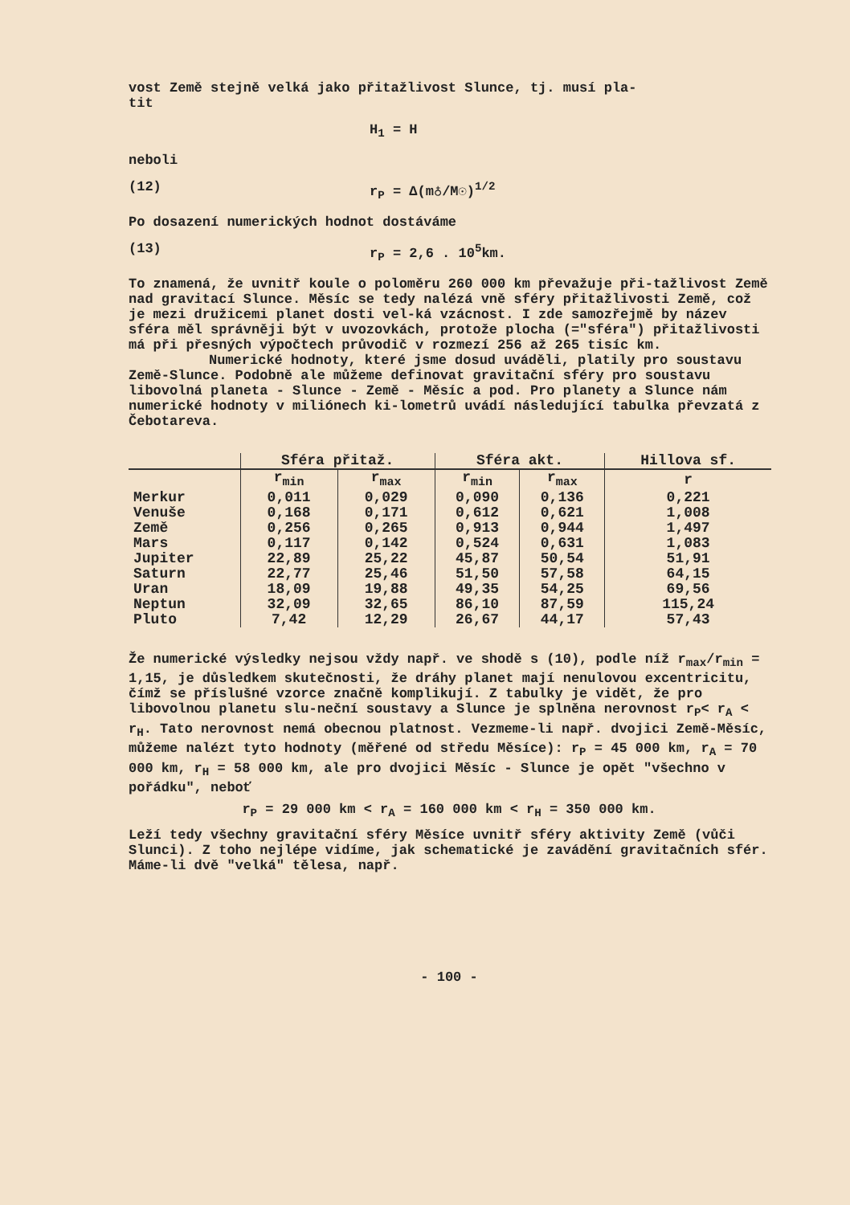vost Země stejně velká jako přitažlivost Slunce, tj. musí pla-
tit
H<sub>1</sub> = H
neboli
(12) r<sub>P</sub> = Δ(m♁/M☉)<sup>1/2</sup>
Po dosazení numerických hodnot dostáváme
(13) r<sub>P</sub> = 2,6 . 10<sup>5</sup>km.
To znamená, že uvnitř koule o poloměru 260 000 km převažuje při-tažlivost Země nad gravitací Slunce. Měsíc se tedy nalézá vně sféry přitažlivosti Země, což je mezi družicemi planet dosti vel-ká vzácnost. I zde samozřejmě by název sféra měl správněji být v uvozovkách, protože plocha (="sféra") přitažlivosti má při přesných výpočtech průvodič v rozmezí 256 až 265 tisíc km.
Numerické hodnoty, které jsme dosud uváděli, platily pro soustavu Země-Slunce. Podobně ale můžeme definovat gravitační sféry pro soustavu libovolná planeta - Slunce - Země - Měsíc a pod. Pro planety a Slunce nám numerické hodnoty v miliónech ki-lometrů uvádí následující tabulka převzatá z Čebotareva.
| | Sféra přitaž. | | Sféra akt. | | Hillova sf. |
| --- | --- | --- | --- | --- | --- |
| | r<sub>min</sub> | r<sub>max</sub> | r<sub>min</sub> | r<sub>max</sub> | r |
| Merkur | 0,011 | 0,029 | 0,090 | 0,136 | 0,221 |
| Venuše | 0,168 | 0,171 | 0,612 | 0,621 | 1,008 |
| Země | 0,256 | 0,265 | 0,913 | 0,944 | 1,497 |
| Mars | 0,117 | 0,142 | 0,524 | 0,631 | 1,083 |
| Jupiter | 22,89 | 25,22 | 45,87 | 50,54 | 51,91 |
| Saturn | 22,77 | 25,46 | 51,50 | 57,58 | 64,15 |
| Uran | 18,09 | 19,88 | 49,35 | 54,25 | 69,56 |
| Neptun | 32,09 | 32,65 | 86,10 | 87,59 | 115,24 |
| Pluto | 7,42 | 12,29 | 26,67 | 44,17 | 57,43 |
Že numerické výsledky nejsou vždy např. ve shodě s (10), podle níž r<sub>max</sub>/r<sub>min</sub> = 1,15, je důsledkem skutečnosti, že dráhy planet mají nenulovou excentricitu, čímž se příslušné vzorce značně komplikují. Z tabulky je vidět, že pro libovolnou planetu slu-neční soustavy a Slunce je splněna nerovnost r<sub>P</sub>< r<sub>A</sub> < r<sub>H</sub>. Tato nerovnost nemá obecnou platnost. Vezmeme-li např. dvojici Země-Měsíc, můžeme nalézt tyto hodnoty (měřené od středu Měsíce): r<sub>P</sub> = 45 000 km, r<sub>A</sub> = 70 000 km, r<sub>H</sub> = 58 000 km, ale pro dvojici Měsíc - Slunce je opět "všechno v pořádku", neboť
r<sub>P</sub> = 29 000 km < r<sub>A</sub> = 160 000 km < r<sub>H</sub> = 350 000 km.
Leží tedy všechny gravitační sféry Měsíce uvnitř sféry aktivity Země (vůči Slunci). Z toho nejlépe vidíme, jak schematické je zavádění gravitačních sfér. Máme-li dvě "velká" tělesa, např.
- 100 -